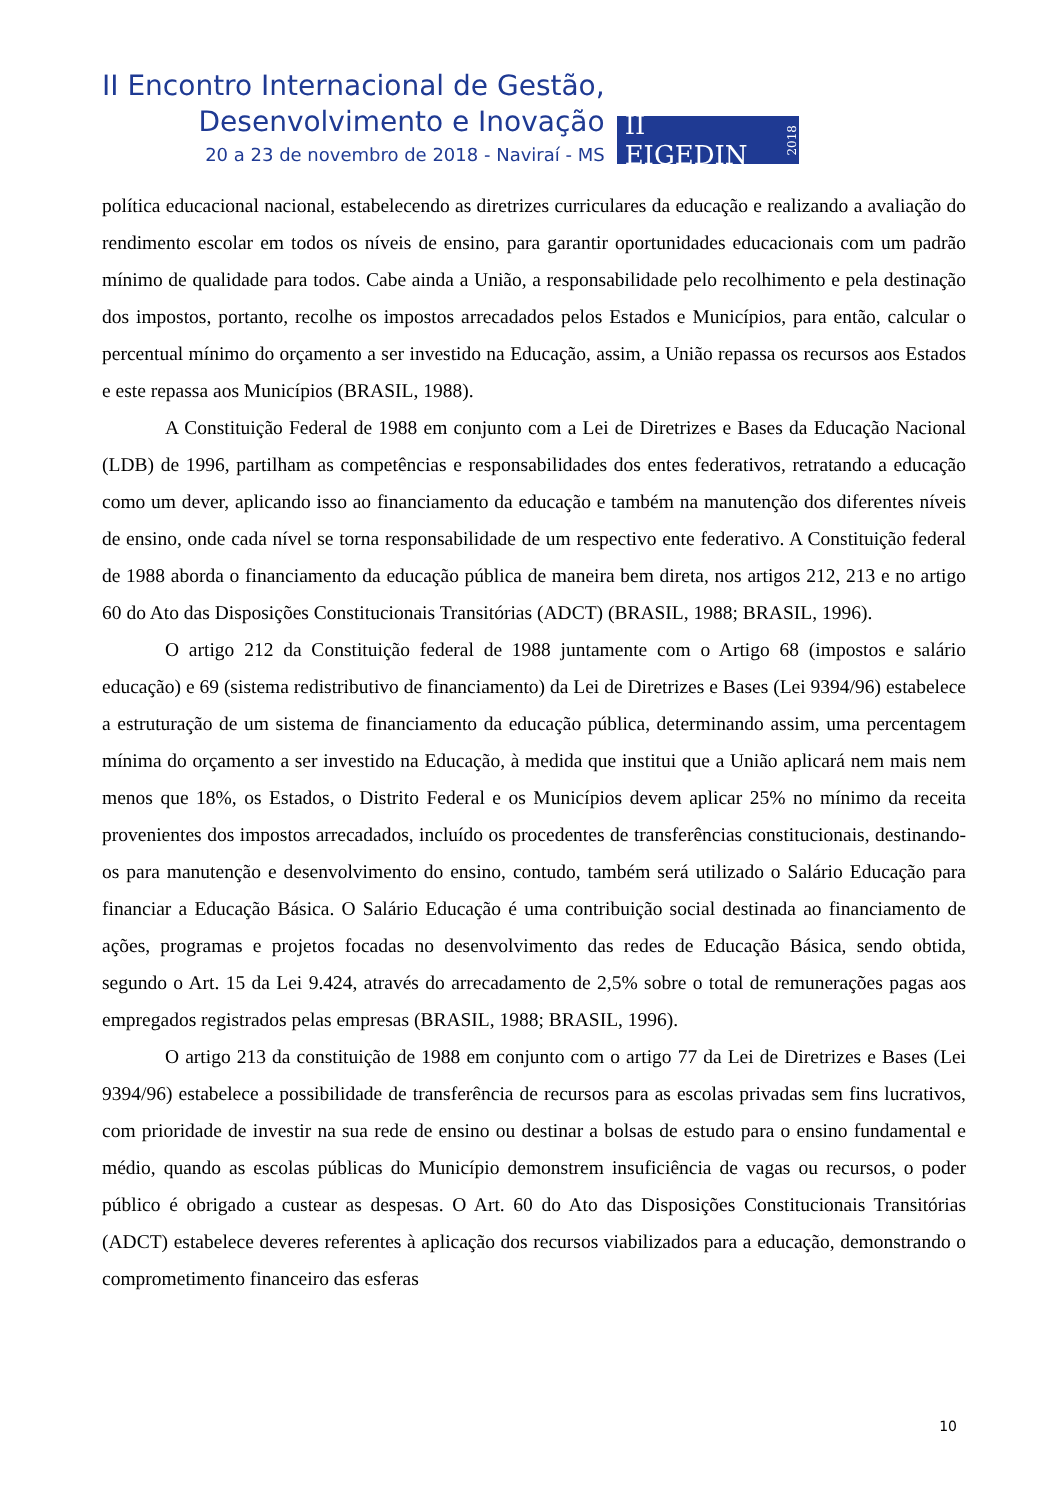II Encontro Internacional de Gestão,
Desenvolvimento e Inovação
20 a 23 de novembro de 2018 - Naviraí - MS
II EIGEDIN 2018
política educacional nacional, estabelecendo as diretrizes curriculares da educação e realizando a avaliação do rendimento escolar em todos os níveis de ensino, para garantir oportunidades educacionais com um padrão mínimo de qualidade para todos. Cabe ainda a União, a responsabilidade pelo recolhimento e pela destinação dos impostos, portanto, recolhe os impostos arrecadados pelos Estados e Municípios, para então, calcular o percentual mínimo do orçamento a ser investido na Educação, assim, a União repassa os recursos aos Estados e este repassa aos Municípios (BRASIL, 1988).
A Constituição Federal de 1988 em conjunto com a Lei de Diretrizes e Bases da Educação Nacional (LDB) de 1996, partilham as competências e responsabilidades dos entes federativos, retratando a educação como um dever, aplicando isso ao financiamento da educação e também na manutenção dos diferentes níveis de ensino, onde cada nível se torna responsabilidade de um respectivo ente federativo. A Constituição federal de 1988 aborda o financiamento da educação pública de maneira bem direta, nos artigos 212, 213 e no artigo 60 do Ato das Disposições Constitucionais Transitórias (ADCT) (BRASIL, 1988; BRASIL, 1996).
O artigo 212 da Constituição federal de 1988 juntamente com o Artigo 68 (impostos e salário educação) e 69 (sistema redistributivo de financiamento) da Lei de Diretrizes e Bases (Lei 9394/96) estabelece a estruturação de um sistema de financiamento da educação pública, determinando assim, uma percentagem mínima do orçamento a ser investido na Educação, à medida que institui que a União aplicará nem mais nem menos que 18%, os Estados, o Distrito Federal e os Municípios devem aplicar 25% no mínimo da receita provenientes dos impostos arrecadados, incluído os procedentes de transferências constitucionais, destinando-os para manutenção e desenvolvimento do ensino, contudo, também será utilizado o Salário Educação para financiar a Educação Básica. O Salário Educação é uma contribuição social destinada ao financiamento de ações, programas e projetos focadas no desenvolvimento das redes de Educação Básica, sendo obtida, segundo o Art. 15 da Lei 9.424, através do arrecadamento de 2,5% sobre o total de remunerações pagas aos empregados registrados pelas empresas (BRASIL, 1988; BRASIL, 1996).
O artigo 213 da constituição de 1988 em conjunto com o artigo 77 da Lei de Diretrizes e Bases (Lei 9394/96) estabelece a possibilidade de transferência de recursos para as escolas privadas sem fins lucrativos, com prioridade de investir na sua rede de ensino ou destinar a bolsas de estudo para o ensino fundamental e médio, quando as escolas públicas do Município demonstrem insuficiência de vagas ou recursos, o poder público é obrigado a custear as despesas. O Art. 60 do Ato das Disposições Constitucionais Transitórias (ADCT) estabelece deveres referentes à aplicação dos recursos viabilizados para a educação, demonstrando o comprometimento financeiro das esferas
10